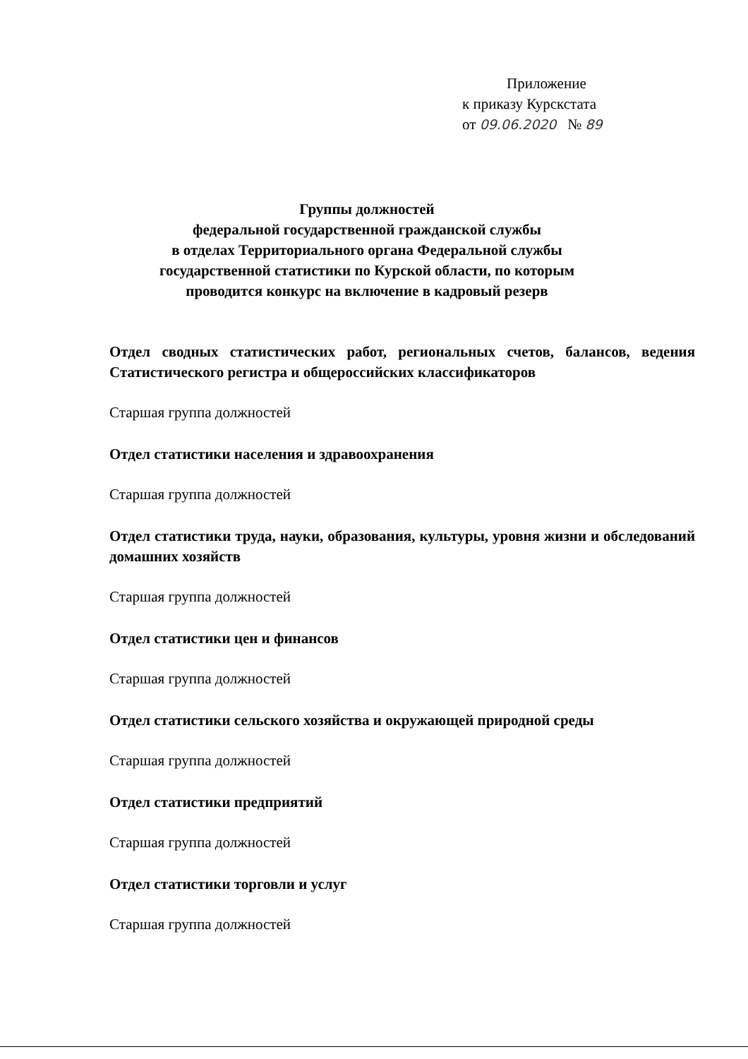Приложение
к приказу Курскстата
от 09.06.2020 № 89
Группы должностей
федеральной государственной гражданской службы
в отделах Территориального органа Федеральной службы
государственной статистики по Курской области, по которым
проводится конкурс на включение в кадровый резерв
Отдел сводных статистических работ, региональных счетов, балансов, ведения Статистического регистра и общероссийских классификаторов
Старшая группа должностей
Отдел статистики населения и здравоохранения
Старшая группа должностей
Отдел статистики труда, науки, образования, культуры, уровня жизни и обследований домашних хозяйств
Старшая группа должностей
Отдел статистики цен и финансов
Старшая группа должностей
Отдел статистики сельского хозяйства и окружающей природной среды
Старшая группа должностей
Отдел статистики предприятий
Старшая группа должностей
Отдел статистики торговли и услуг
Старшая группа должностей